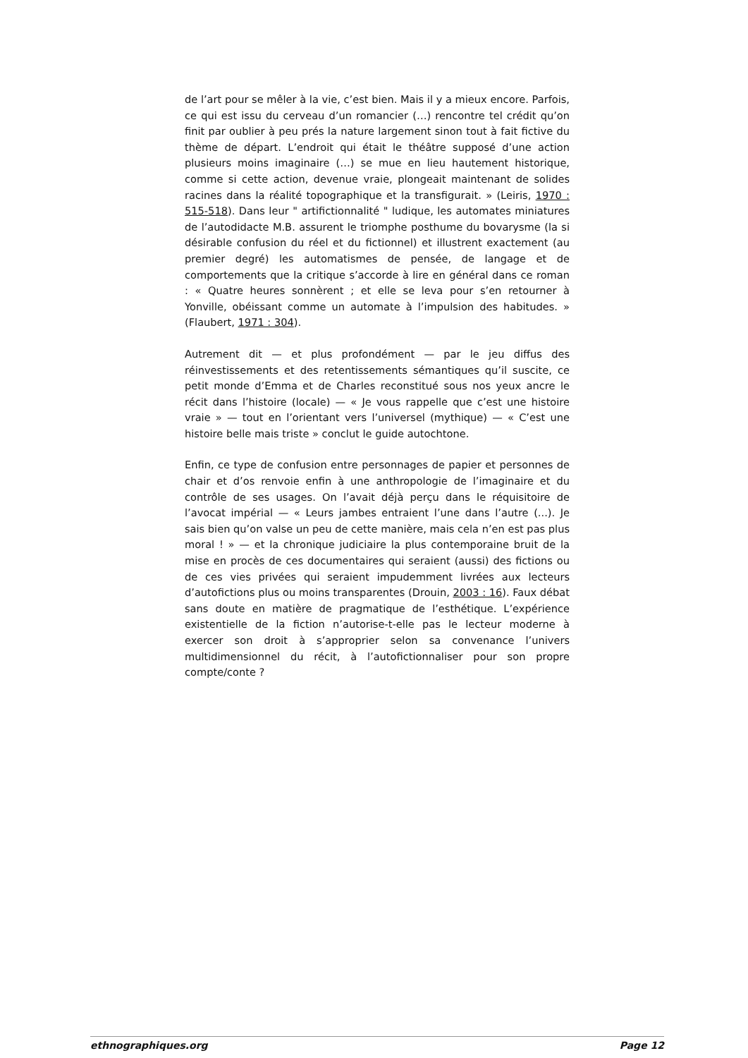de l’art pour se mêler à la vie, c’est bien. Mais il y a mieux encore. Parfois, ce qui est issu du cerveau d’un romancier (…) rencontre tel crédit qu’on finit par oublier à peu prés la nature largement sinon tout à fait fictive du thème de départ. L’endroit qui était le théâtre supposé d’une action plusieurs moins imaginaire (…) se mue en lieu hautement historique, comme si cette action, devenue vraie, plongeait maintenant de solides racines dans la réalité topographique et la transfigurait. » (Leiris, 1970 : 515-518). Dans leur " artifictionnalité " ludique, les automates miniatures de l’autodidacte M.B. assurent le triomphe posthume du bovarysme (la si désirable confusion du réel et du fictionnel) et illustrent exactement (au premier degré) les automatismes de pensée, de langage et de comportements que la critique s’accorde à lire en général dans ce roman : « Quatre heures sonnèrent ; et elle se leva pour s’en retourner à Yonville, obéissant comme un automate à l’impulsion des habitudes. » (Flaubert, 1971 : 304).
Autrement dit — et plus profondément — par le jeu diffus des réinvestissements et des retentissements sémantiques qu’il suscite, ce petit monde d’Emma et de Charles reconstitué sous nos yeux ancre le récit dans l’histoire (locale) — « Je vous rappelle que c’est une histoire vraie » — tout en l’orientant vers l’universel (mythique) — « C’est une histoire belle mais triste » conclut le guide autochtone.
Enfin, ce type de confusion entre personnages de papier et personnes de chair et d’os renvoie enfin à une anthropologie de l’imaginaire et du contrôle de ses usages. On l’avait déjà perçu dans le réquisitoire de l’avocat impérial — « Leurs jambes entraient l’une dans l’autre (...). Je sais bien qu’on valse un peu de cette manière, mais cela n’en est pas plus moral ! » — et la chronique judiciaire la plus contemporaine bruit de la mise en procès de ces documentaires qui seraient (aussi) des fictions ou de ces vies privées qui seraient impudemment livrées aux lecteurs d’autofictions plus ou moins transparentes (Drouin, 2003 : 16). Faux débat sans doute en matière de pragmatique de l’esthétique. L’expérience existentielle de la fiction n’autorise-t-elle pas le lecteur moderne à exercer son droit à s’approprier selon sa convenance l’univers multidimensionnel du récit, à l’autofictionnaliser pour son propre compte/conte ?
ethnographiques.org Page 12